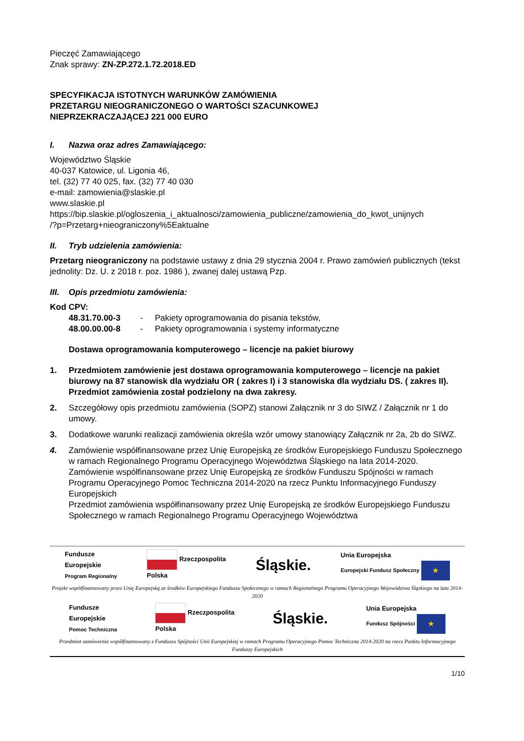Pieczęć Zamawiającego
Znak sprawy: ZN-ZP.272.1.72.2018.ED
SPECYFIKACJA ISTOTNYCH WARUNKÓW ZAMÓWIENIA
PRZETARGU NIEOGRANICZONEGO O WARTOŚCI SZACUNKOWEJ
NIEPRZEKRACZAJĄCEJ 221 000 EURO
I. Nazwa oraz adres Zamawiającego:
Województwo Śląskie
40-037 Katowice, ul. Ligonia 46,
tel. (32) 77 40 025, fax. (32) 77 40 030
e-mail: zamowienia@slaskie.pl
www.slaskie.pl
https://bip.slaskie.pl/ogloszenia_i_aktualnosci/zamowienia_publiczne/zamowienia_do_kwot_unijnych
/?p=Przetarg+nieograniczony%5Eaktualne
II. Tryb udzielenia zamówienia:
Przetarg nieograniczony na podstawie ustawy z dnia 29 stycznia 2004 r. Prawo zamówień publicznych (tekst jednolity: Dz. U. z 2018 r. poz. 1986 ), zwanej dalej ustawą Pzp.
III. Opis przedmiotu zamówienia:
Kod CPV:
48.31.70.00-3 - Pakiety oprogramowania do pisania tekstów,
48.00.00.00-8 - Pakiety oprogramowania i systemy informatyczne
Dostawa oprogramowania komputerowego – licencje na pakiet biurowy
1. Przedmiotem zamówienie jest dostawa oprogramowania komputerowego – licencje na pakiet biurowy na 87 stanowisk dla wydziału OR ( zakres I) i 3 stanowiska dla wydziału DS. ( zakres II). Przedmiot zamówienia został podzielony na dwa zakresy.
2. Szczegółowy opis przedmiotu zamówienia (SOPZ) stanowi Załącznik nr 3 do SIWZ / Załącznik nr 1 do umowy.
3. Dodatkowe warunki realizacji zamówienia określa wzór umowy stanowiący Załącznik nr 2a, 2b do SIWZ.
4. Zamówienie współfinansowane przez Unię Europejską ze środków Europejskiego Funduszu Społecznego w ramach Regionalnego Programu Operacyjnego Województwa Śląskiego na lata 2014-2020.
Zamówienie współfinansowane przez Unię Europejską ze środków Funduszu Spójności w ramach Programu Operacyjnego Pomoc Techniczna 2014-2020 na rzecz Punktu Informacyjnego Funduszy Europejskich
Przedmiot zamówienia współfinansowany przez Unię Europejską ze środków Europejskiego Funduszu Społecznego w ramach Regionalnego Programu Operacyjnego Województwa
Fundusze
Europejskie
Program Regionalny Rzeczpospolita
Polska Śląskie. Unia Europejska
Europejski Fundusz Społeczny ★
Projekt współfinansowany przez Unię Europejską ze środków Europejskiego Funduszu Społecznego w ramach Regionalnego Programu Operacyjnego Województwa Śląskiego na lata 2014-2020
Fundusze
Europejskie
Pomoc Techniczna Rzeczpospolita
Polska Śląskie. Unia Europejska
Fundusz Spójności ★
Przedmiot zamówienia współfinansowany z Funduszu Spójności Unii Europejskiej w ramach Programu Operacyjnego Pomoc Techniczna 2014-2020 na rzecz Punktu Informacyjnego Funduszy Europejskich
1/10